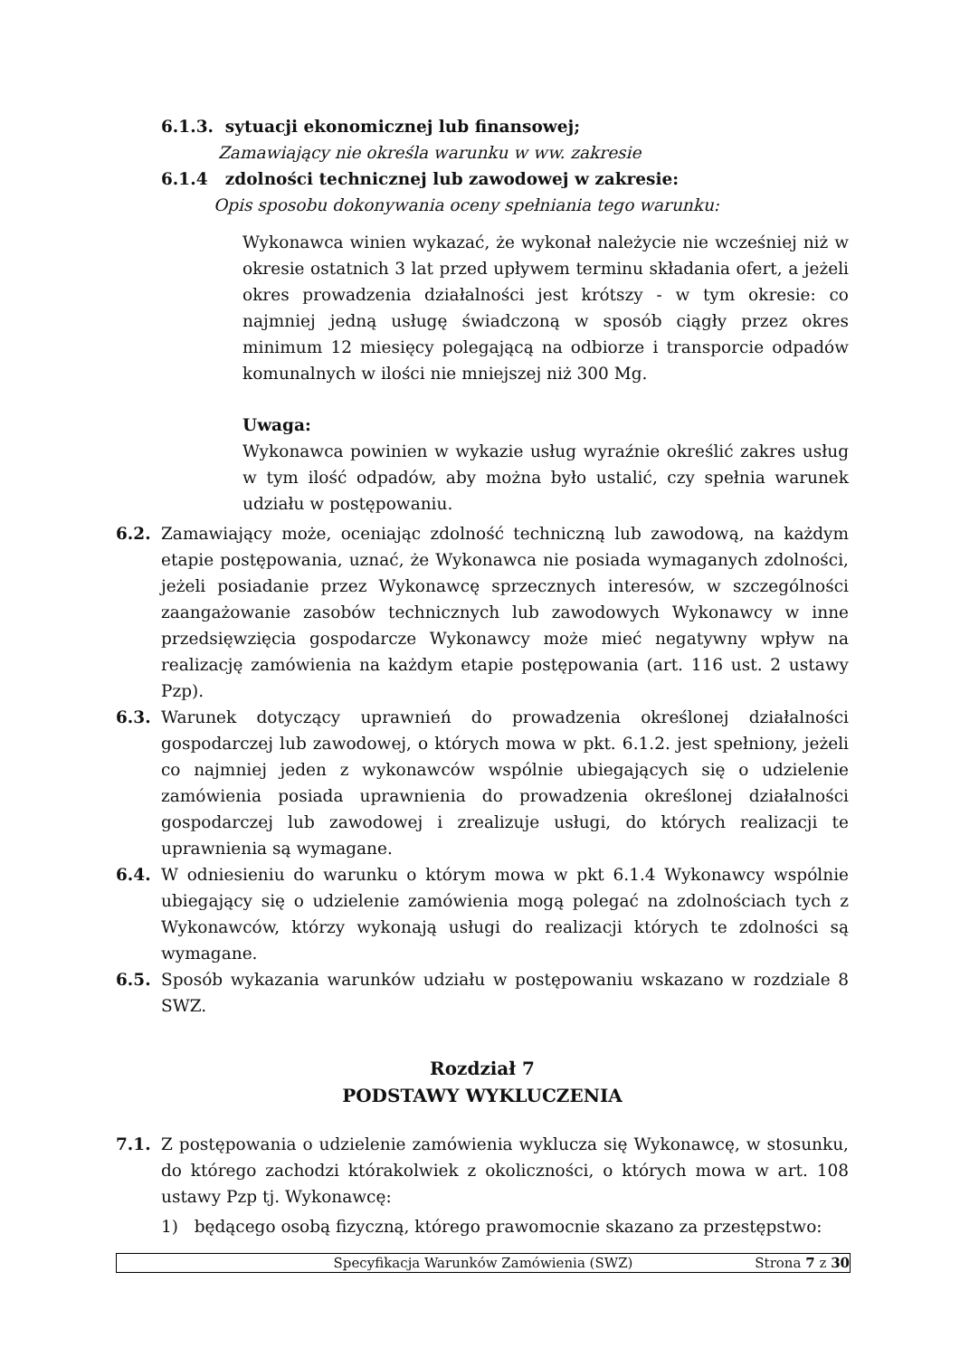6.1.3. sytuacji ekonomicznej lub finansowej;
Zamawiający nie określa warunku w ww. zakresie
6.1.4 zdolności technicznej lub zawodowej w zakresie:
Opis sposobu dokonywania oceny spełniania tego warunku:
Wykonawca winien wykazać, że wykonał należycie nie wcześniej niż w okresie ostatnich 3 lat przed upływem terminu składania ofert, a jeżeli okres prowadzenia działalności jest krótszy - w tym okresie: co najmniej jedną usługę świadczoną w sposób ciągły przez okres minimum 12 miesięcy polegającą na odbiorze i transporcie odpadów komunalnych w ilości nie mniejszej niż 300 Mg.
Uwaga:
Wykonawca powinien w wykazie usług wyraźnie określić zakres usług w tym ilość odpadów, aby można było ustalić, czy spełnia warunek udziału w postępowaniu.
6.2. Zamawiający może, oceniając zdolność techniczną lub zawodową, na każdym etapie postępowania, uznać, że Wykonawca nie posiada wymaganych zdolności, jeżeli posiadanie przez Wykonawcę sprzecznych interesów, w szczególności zaangażowanie zasobów technicznych lub zawodowych Wykonawcy w inne przedsięwzięcia gospodarcze Wykonawcy może mieć negatywny wpływ na realizację zamówienia na każdym etapie postępowania (art. 116 ust. 2 ustawy Pzp).
6.3. Warunek dotyczący uprawnień do prowadzenia określonej działalności gospodarczej lub zawodowej, o których mowa w pkt. 6.1.2. jest spełniony, jeżeli co najmniej jeden z wykonawców wspólnie ubiegających się o udzielenie zamówienia posiada uprawnienia do prowadzenia określonej działalności gospodarczej lub zawodowej i zrealizuje usługi, do których realizacji te uprawnienia są wymagane.
6.4. W odniesieniu do warunku o którym mowa w pkt 6.1.4 Wykonawcy wspólnie ubiegający się o udzielenie zamówienia mogą polegać na zdolnościach tych z Wykonawców, którzy wykonają usługi do realizacji których te zdolności są wymagane.
6.5. Sposób wykazania warunków udziału w postępowaniu wskazano w rozdziale 8 SWZ.
Rozdział 7
PODSTAWY WYKLUCZENIA
7.1. Z postępowania o udzielenie zamówienia wyklucza się Wykonawcę, w stosunku, do którego zachodzi którakolwiek z okoliczności, o których mowa w art. 108 ustawy Pzp tj. Wykonawcę:
1) będącego osobą fizyczną, którego prawomocnie skazano za przestępstwo:
Specyfikacja Warunków Zamówienia (SWZ) Strona 7 z 30